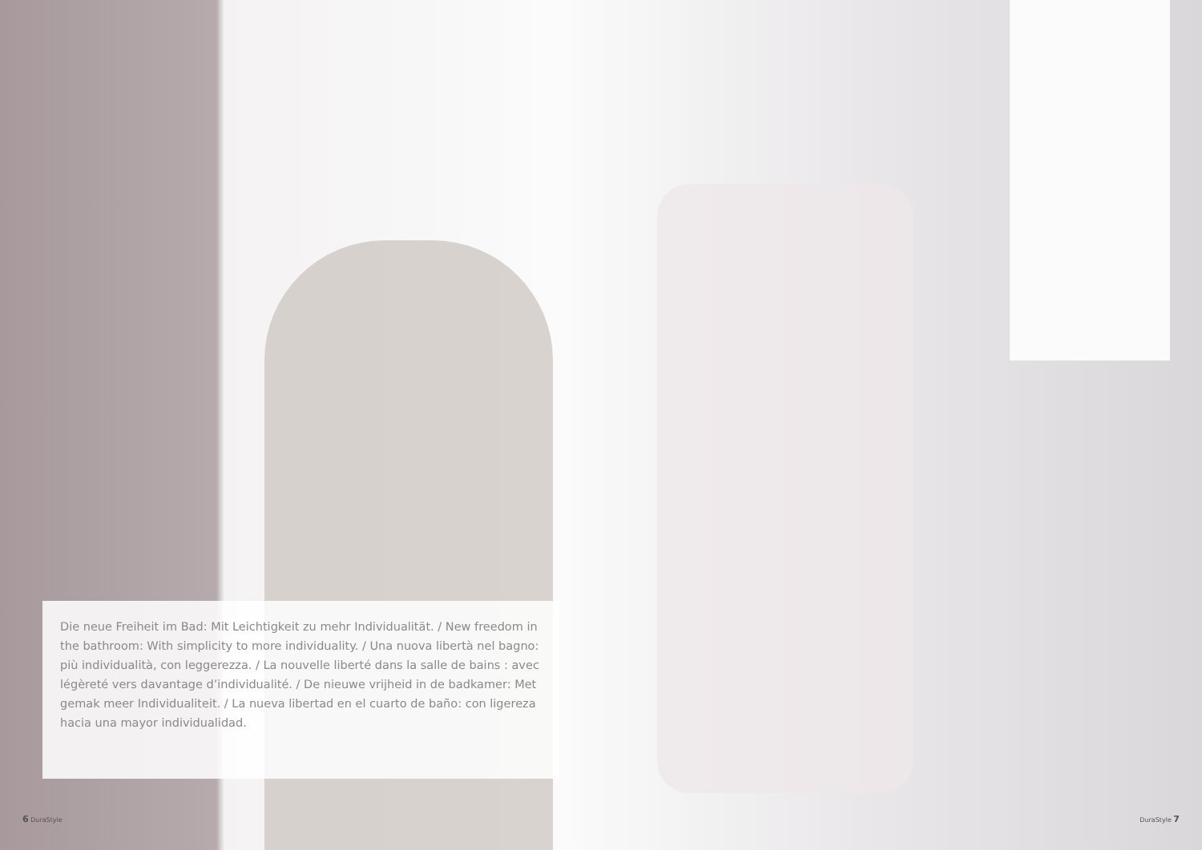Die neue Freiheit im Bad: Mit Leichtigkeit zu mehr Individualität. / New freedom in the bathroom: With simplicity to more individuality. / Una nuova libertà nel bagno: più individualità, con leggerezza. / La nouvelle liberté dans la salle de bains : avec légèreté vers davantage d’individualité. / De nieuwe vrijheid in de badkamer: Met gemak meer Individualiteit. / La nueva libertad en el cuarto de baño: con ligereza hacia una mayor individualidad.
6 DuraStyle DuraStyle 7